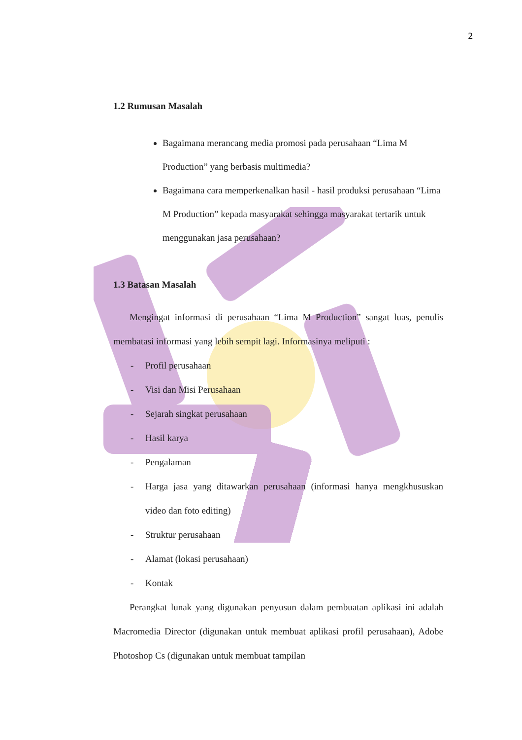2
1.2 Rumusan Masalah
Bagaimana merancang media promosi pada perusahaan “Lima M Production” yang berbasis multimedia?
Bagaimana cara memperkenalkan hasil - hasil produksi perusahaan “Lima M Production” kepada masyarakat sehingga masyarakat tertarik untuk menggunakan jasa perusahaan?
1.3 Batasan Masalah
Mengingat informasi di perusahaan “Lima M Production” sangat luas, penulis membatasi informasi yang lebih sempit lagi. Informasinya meliputi :
- Profil perusahaan
- Visi dan Misi Perusahaan
- Sejarah singkat perusahaan
- Hasil karya
- Pengalaman
- Harga jasa yang ditawarkan perusahaan (informasi hanya mengkhususkan video dan foto editing)
- Struktur perusahaan
- Alamat (lokasi perusahaan)
- Kontak
Perangkat lunak yang digunakan penyusun dalam pembuatan aplikasi ini adalah Macromedia Director (digunakan untuk membuat aplikasi profil perusahaan), Adobe Photoshop Cs (digunakan untuk membuat tampilan